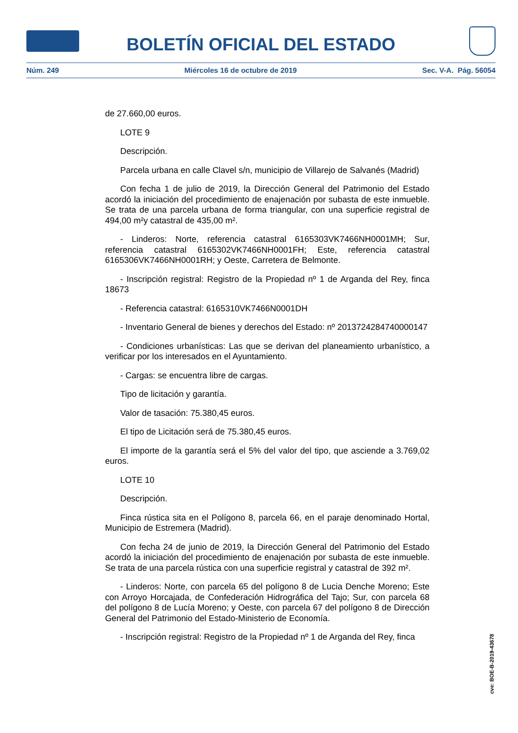BOLETÍN OFICIAL DEL ESTADO
Núm. 249 Miércoles 16 de octubre de 2019 Sec. V-A. Pág. 56054
de 27.660,00 euros.
LOTE 9
Descripción.
Parcela urbana en calle Clavel s/n, municipio de Villarejo de Salvanés (Madrid)
Con fecha 1 de julio de 2019, la Dirección General del Patrimonio del Estado acordó la iniciación del procedimiento de enajenación por subasta de este inmueble. Se trata de una parcela urbana de forma triangular, con una superficie registral de 494,00 m²y catastral de 435,00 m².
- Linderos: Norte, referencia catastral 6165303VK7466NH0001MH; Sur, referencia catastral 6165302VK7466NH0001FH; Este, referencia catastral 6165306VK7466NH0001RH; y Oeste, Carretera de Belmonte.
- Inscripción registral: Registro de la Propiedad nº 1 de Arganda del Rey, finca 18673
- Referencia catastral: 6165310VK7466N0001DH
- Inventario General de bienes y derechos del Estado: nº 2013724284740000147
- Condiciones urbanísticas: Las que se derivan del planeamiento urbanístico, a verificar por los interesados en el Ayuntamiento.
- Cargas: se encuentra libre de cargas.
Tipo de licitación y garantía.
Valor de tasación: 75.380,45 euros.
El tipo de Licitación será de 75.380,45 euros.
El importe de la garantía será el 5% del valor del tipo, que asciende a 3.769,02 euros.
LOTE 10
Descripción.
Finca rústica sita en el Polígono 8, parcela 66, en el paraje denominado Hortal, Municipio de Estremera (Madrid).
Con fecha 24 de junio de 2019, la Dirección General del Patrimonio del Estado acordó la iniciación del procedimiento de enajenación por subasta de este inmueble. Se trata de una parcela rústica con una superficie registral y catastral de 392 m².
- Linderos: Norte, con parcela 65 del polígono 8 de Lucia Denche Moreno; Este con Arroyo Horcajada, de Confederación Hidrográfica del Tajo; Sur, con parcela 68 del polígono 8 de Lucía Moreno; y Oeste, con parcela 67 del polígono 8 de Dirección General del Patrimonio del Estado-Ministerio de Economía.
- Inscripción registral: Registro de la Propiedad nº 1 de Arganda del Rey, finca
cve: BOE-B-2019-43678